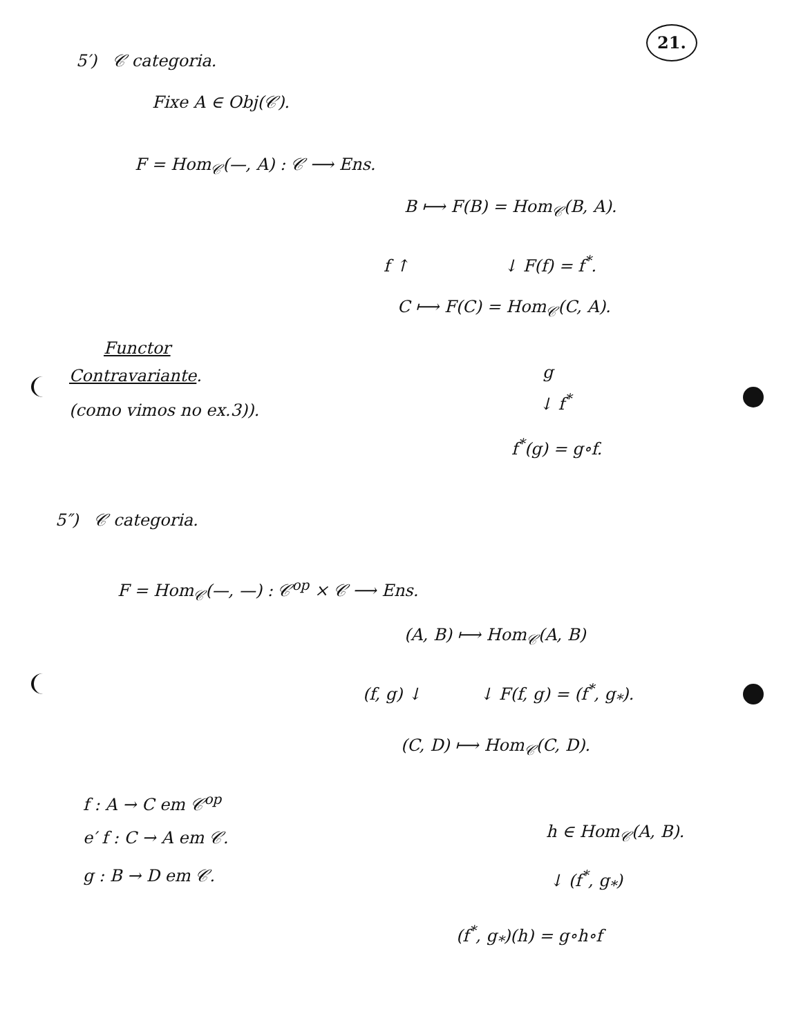21.
5′) 𝒞 categoria.
Fixe A ∈ Obj(𝒞).
F = Hom<sub>𝒞</sub>(—, A) : 𝒞 ⟶ Ens.
B ⟼ F(B) = Hom<sub>𝒞</sub>(B, A).
f ↑ ↓ F(f) = f<sup>*</sup>.
C ⟼ F(C) = Hom<sub>𝒞</sub>(C, A).
Functor
Contravariante.
(como vimos no ex.3)).
g
↓ f<sup>*</sup>
f<sup>*</sup>(g) = g∘f.
5″) 𝒞 categoria.
F = Hom<sub>𝒞</sub>(—, —) : 𝒞<sup>op</sup> × 𝒞 ⟶ Ens.
(A, B) ⟼ Hom<sub>𝒞</sub>(A, B)
(f, g) ↓ ↓ F(f, g) = (f<sup>*</sup>, g<sub>*</sub>).
(C, D) ⟼ Hom<sub>𝒞</sub>(C, D).
f : A → C em 𝒞<sup>op</sup>
e′ f : C → A em 𝒞.
g : B → D em 𝒞.
h ∈ Hom<sub>𝒞</sub>(A, B).
↓ (f<sup>*</sup>, g<sub>*</sub>)
(f<sup>*</sup>, g<sub>*</sub>)(h) = g∘h∘f